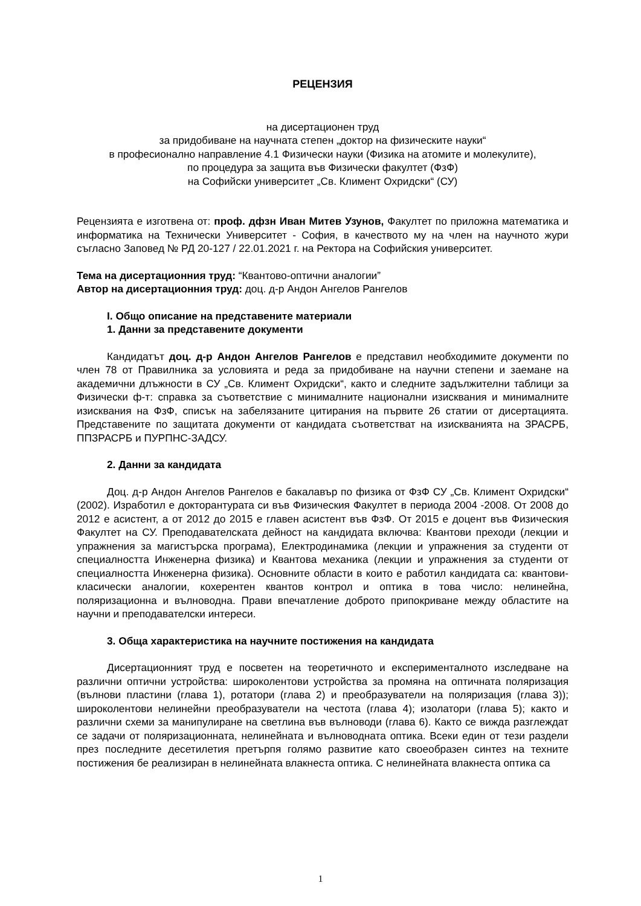РЕЦЕНЗИЯ
на дисертационен труд
за придобиване на научната степен „доктор на физическите науки“
в професионално направление 4.1 Физически науки (Физика на атомите и молекулите),
по процедура за защита във Физически факултет (ФзФ)
на Софийски университет „Св. Климент Охридски“ (СУ)
Рецензията е изготвена от: проф. дфзн Иван Митев Узунов, Факултет по приложна математика и информатика на Технически Университет - София, в качеството му на член на научното жури съгласно Заповед № РД 20-127 / 22.01.2021 г. на Ректора на Софийския университет.
Тема на дисертационния труд: “Квантово-оптични аналогии”
Автор на дисертационния труд: доц. д-р Андон Ангелов Рангелов
I. Общо описание на представените материали
1. Данни за представените документи
Кандидатът доц. д-р Андон Ангелов Рангелов е представил необходимите документи по член 78 от Правилника за условията и реда за придобиване на научни степени и заемане на академични длъжности в СУ „Св. Климент Охридски“, както и следните задължителни таблици за Физически ф-т: справка за съответствие с минималните национални изисквания и минималните изисквания на ФзФ, списък на забелязаните цитирания на първите 26 статии от дисертацията. Представените по защитата документи от кандидата съответстват на изискванията на ЗРАСРБ, ППЗРАСРБ и ПУРПНС-ЗАДСУ.
2. Данни за кандидата
Доц. д-р Андон Ангелов Рангелов е бакалавър по физика от ФзФ СУ „Св. Климент Охридски“ (2002). Изработил е докторантурата си във Физическия Факултет в периода 2004 -2008. От 2008 до 2012 е асистент, а от 2012 до 2015 е главен асистент във ФзФ. От 2015 е доцент във Физическия Факултет на СУ. Преподавателската дейност на кандидата включва: Квантови преходи (лекции и упражнения за магистърска програма), Електродинамика (лекции и упражнения за студенти от специалността Инженерна физика) и Квантова механика (лекции и упражнения за студенти от специалността Инженерна физика). Основните области в които е работил кандидата са: квантови-класически аналогии, кохерентен квантов контрол и оптика в това число: нелинейна, поляризационна и вълноводна. Прави впечатление доброто припокриване между областите на научни и преподавателски интереси.
3. Обща характеристика на научните постижения на кандидата
Дисертационният труд е посветен на теоретичното и експерименталното изследване на различни оптични устройства: широколентови устройства за промяна на оптичната поляризация (вълнови пластини (глава 1), ротатори (глава 2) и преобразуватели на поляризация (глава 3)); широколентови нелинейни преобразуватели на честота (глава 4); изолатори (глава 5); както и различни схеми за манипулиране на светлина във вълноводи (глава 6). Както се вижда разглеждат се задачи от поляризационната, нелинейната и вълноводната оптика. Всеки един от тези раздели през последните десетилетия претърпя голямо развитие като своеобразен синтез на техните постижения бе реализиран в нелинейната влакнеста оптика. С нелинейната влакнеста оптика са
1